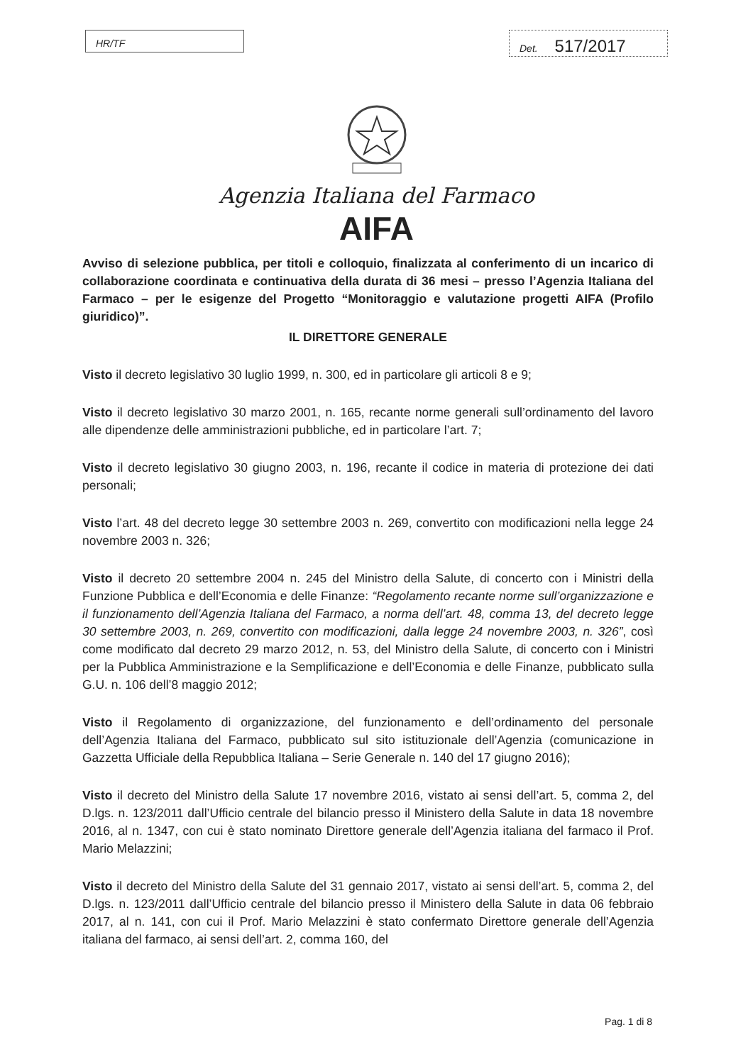HR/TF
Det. 517/2017
Agenzia Italiana del Farmaco
AIFA
Avviso di selezione pubblica, per titoli e colloquio, finalizzata al conferimento di un incarico di collaborazione coordinata e continuativa della durata di 36 mesi – presso l’Agenzia Italiana del Farmaco – per le esigenze del Progetto “Monitoraggio e valutazione progetti AIFA (Profilo giuridico)”.
IL DIRETTORE GENERALE
Visto il decreto legislativo 30 luglio 1999, n. 300, ed in particolare gli articoli 8 e 9;
Visto il decreto legislativo 30 marzo 2001, n. 165, recante norme generali sull’ordinamento del lavoro alle dipendenze delle amministrazioni pubbliche, ed in particolare l’art. 7;
Visto il decreto legislativo 30 giugno 2003, n. 196, recante il codice in materia di protezione dei dati personali;
Visto l’art. 48 del decreto legge 30 settembre 2003 n. 269, convertito con modificazioni nella legge 24 novembre 2003 n. 326;
Visto il decreto 20 settembre 2004 n. 245 del Ministro della Salute, di concerto con i Ministri della Funzione Pubblica e dell’Economia e delle Finanze: “Regolamento recante norme sull’organizzazione e il funzionamento dell’Agenzia Italiana del Farmaco, a norma dell’art. 48, comma 13, del decreto legge 30 settembre 2003, n. 269, convertito con modificazioni, dalla legge 24 novembre 2003, n. 326”, così come modificato dal decreto 29 marzo 2012, n. 53, del Ministro della Salute, di concerto con i Ministri per la Pubblica Amministrazione e la Semplificazione e dell’Economia e delle Finanze, pubblicato sulla G.U. n. 106 dell’8 maggio 2012;
Visto il Regolamento di organizzazione, del funzionamento e dell’ordinamento del personale dell’Agenzia Italiana del Farmaco, pubblicato sul sito istituzionale dell’Agenzia (comunicazione in Gazzetta Ufficiale della Repubblica Italiana – Serie Generale n. 140 del 17 giugno 2016);
Visto il decreto del Ministro della Salute 17 novembre 2016, vistato ai sensi dell’art. 5, comma 2, del D.lgs. n. 123/2011 dall’Ufficio centrale del bilancio presso il Ministero della Salute in data 18 novembre 2016, al n. 1347, con cui è stato nominato Direttore generale dell’Agenzia italiana del farmaco il Prof. Mario Melazzini;
Visto il decreto del Ministro della Salute del 31 gennaio 2017, vistato ai sensi dell’art. 5, comma 2, del D.lgs. n. 123/2011 dall’Ufficio centrale del bilancio presso il Ministero della Salute in data 06 febbraio 2017, al n. 141, con cui il Prof. Mario Melazzini è stato confermato Direttore generale dell’Agenzia italiana del farmaco, ai sensi dell’art. 2, comma 160, del
Pag. 1 di 8